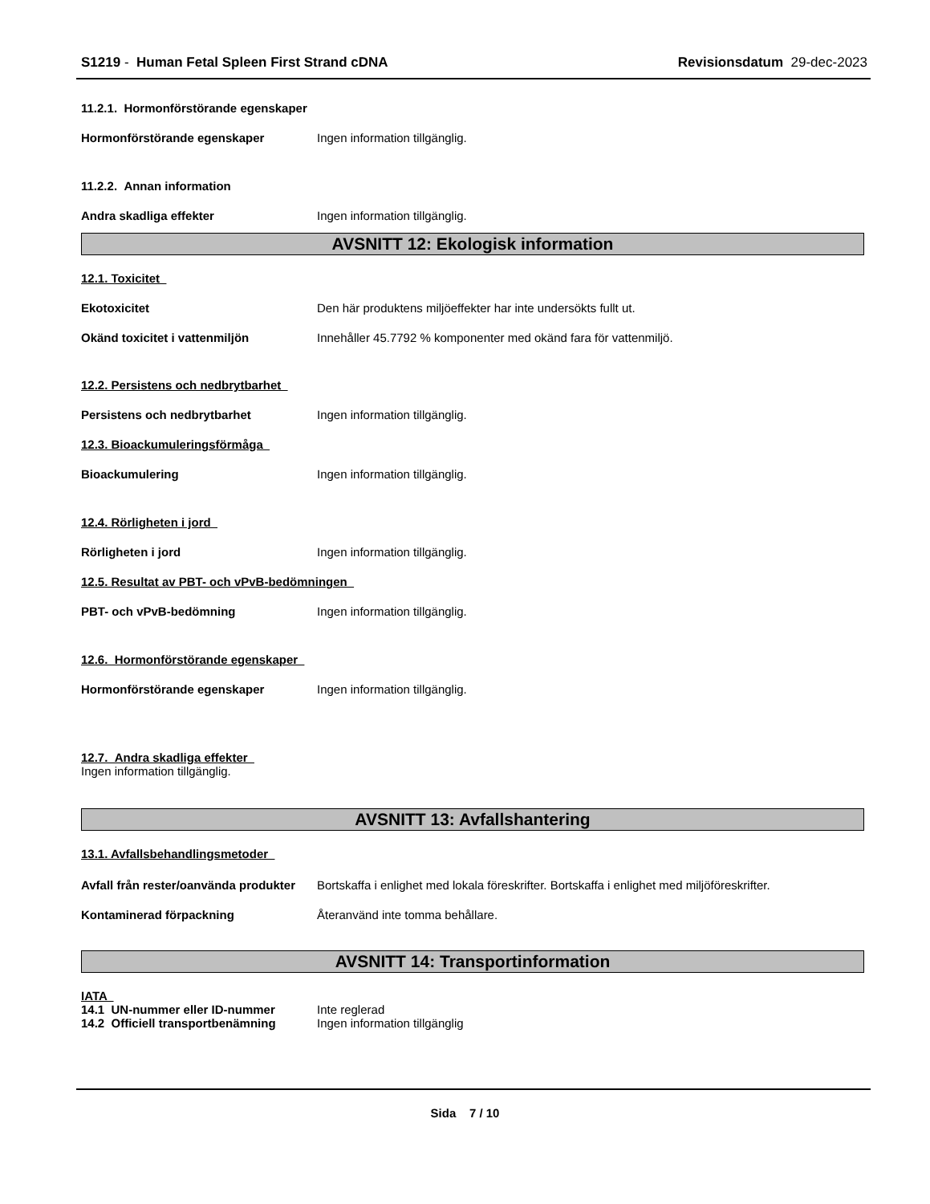S1219 - Human Fetal Spleen First Strand cDNA
Revisionsdatum 29-dec-2023
11.2.1. Hormonförstörande egenskaper
Hormonförstörande egenskaper Ingen information tillgänglig.
11.2.2. Annan information
Andra skadliga effekter Ingen information tillgänglig.
AVSNITT 12: Ekologisk information
12.1. Toxicitet
Ekotoxicitet Den här produktens miljöeffekter har inte undersökts fullt ut.
Okänd toxicitet i vattenmiljön Innehåller 45.7792 % komponenter med okänd fara för vattenmiljö.
12.2. Persistens och nedbrytbarhet
Persistens och nedbrytbarhet Ingen information tillgänglig.
12.3. Bioackumuleringsförmåga
Bioackumulering Ingen information tillgänglig.
12.4. Rörligheten i jord
Rörligheten i jord Ingen information tillgänglig.
12.5. Resultat av PBT- och vPvB-bedömningen
PBT- och vPvB-bedömning Ingen information tillgänglig.
12.6. Hormonförstörande egenskaper
Hormonförstörande egenskaper Ingen information tillgänglig.
12.7. Andra skadliga effekter
Ingen information tillgänglig.
AVSNITT 13: Avfallshantering
13.1. Avfallsbehandlingsmetoder
Avfall från rester/oanvända produkter
Bortskaffa i enlighet med lokala föreskrifter. Bortskaffa i enlighet med miljöföreskrifter.
Kontaminerad förpackning Återanvänd inte tomma behållare.
AVSNITT 14: Transportinformation
IATA
14.1 UN-nummer eller ID-nummer Inte reglerad
14.2 Officiell transportbenämning
Ingen information tillgänglig
Sida 7 / 10